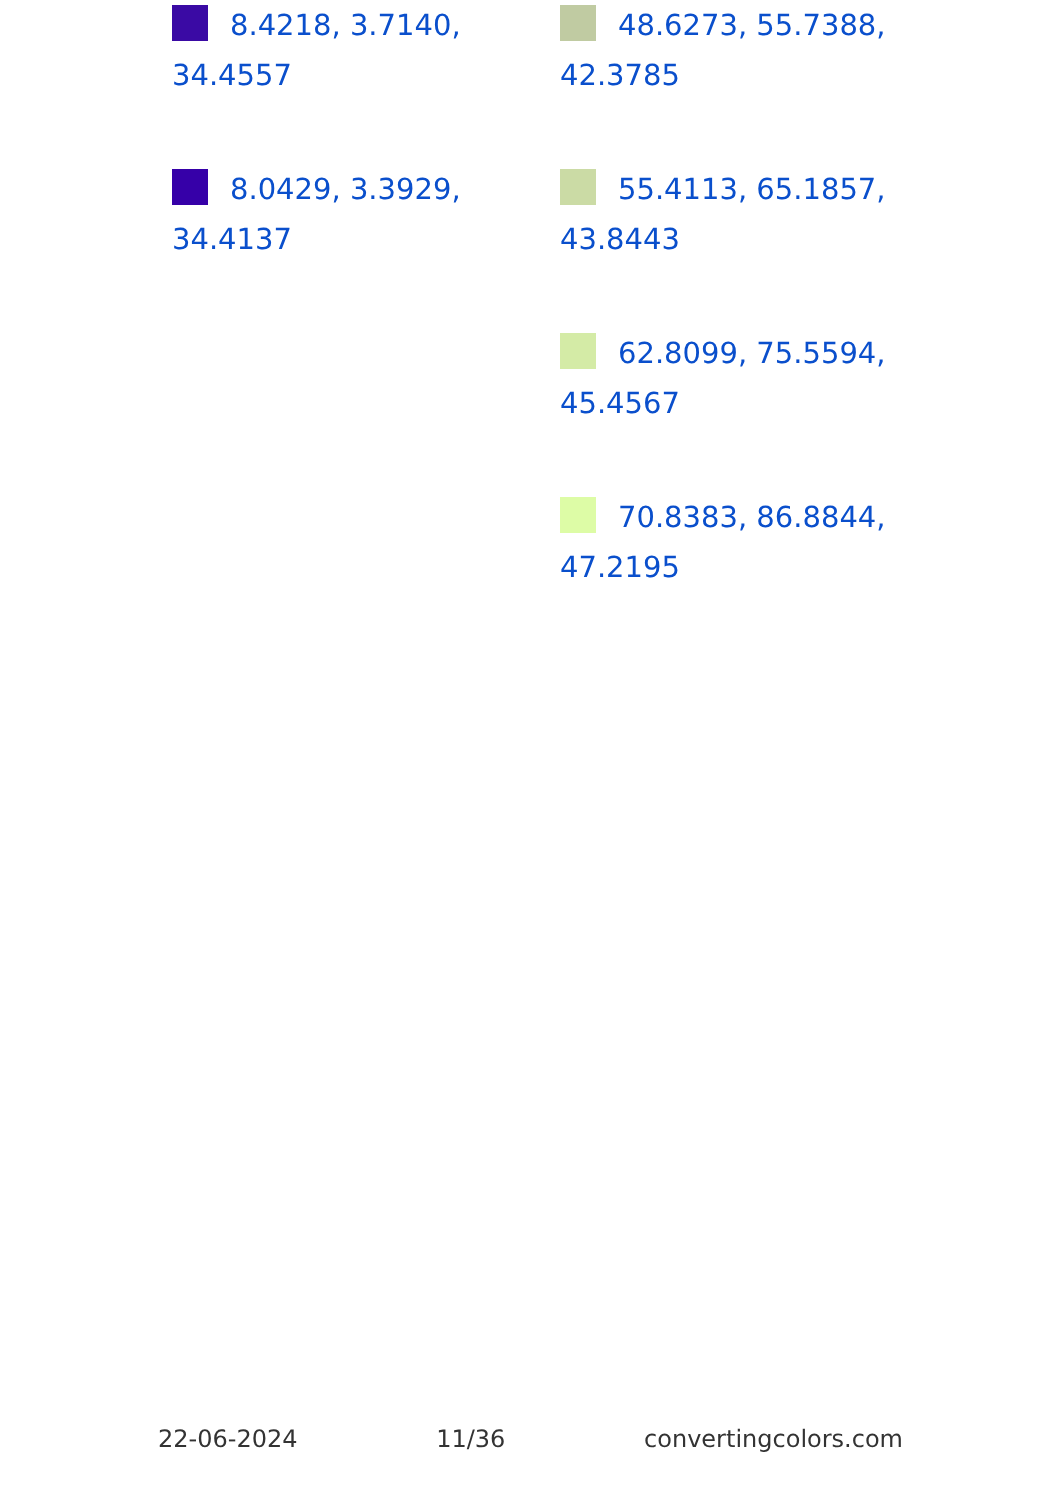8.4218, 3.7140, 34.4557
8.0429, 3.3929, 34.4137
48.6273, 55.7388, 42.3785
55.4113, 65.1857, 43.8443
62.8099, 75.5594, 45.4567
70.8383, 86.8844, 47.2195
22-06-2024 11/36 convertingcolors.com